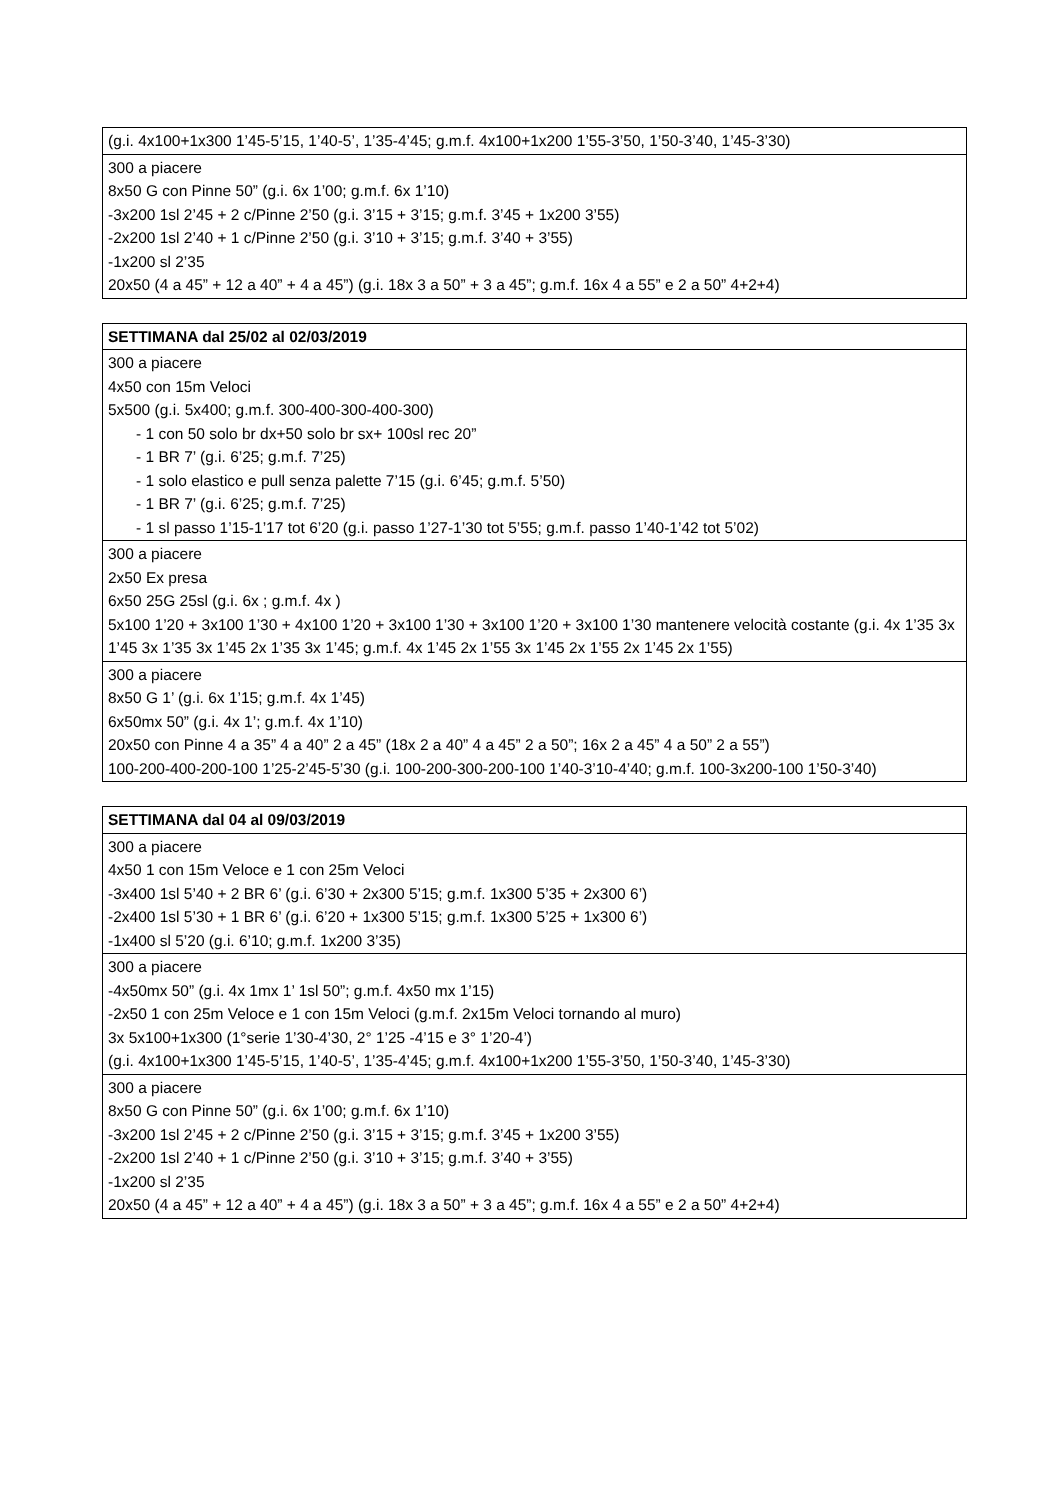| (g.i. 4x100+1x300 1’45-5’15, 1’40-5’, 1’35-4’45; g.m.f. 4x100+1x200 1’55-3’50, 1’50-3’40, 1’45-3’30) |
| 300 a piacere 8x50 G con Pinne 50” (g.i. 6x 1’00; g.m.f. 6x 1’10) -3x200 1sl 2’45 + 2 c/Pinne 2’50 (g.i. 3’15 + 3’15; g.m.f. 3’45 + 1x200 3’55) -2x200 1sl 2’40 + 1 c/Pinne 2’50 (g.i. 3’10 + 3’15; g.m.f. 3’40 + 3’55) -1x200 sl 2’35 20x50 (4 a 45” + 12 a 40” + 4 a 45”) (g.i. 18x 3 a 50” + 3 a 45”; g.m.f. 16x 4 a 55” e 2 a 50” 4+2+4) |
| SETTIMANA dal 25/02 al 02/03/2019 |
| --- |
| 300 a piacere 4x50 con 15m Veloci 5x500 (g.i. 5x400; g.m.f. 300-400-300-400-300) - 1 con 50 solo br dx+50 solo br sx+ 100sl rec 20” - 1 BR 7’ (g.i. 6’25; g.m.f. 7’25) - 1 solo elastico e pull senza palette 7’15 (g.i. 6’45; g.m.f. 5’50) - 1 BR 7’ (g.i. 6’25; g.m.f. 7’25) - 1 sl passo 1’15-1’17 tot 6’20 (g.i. passo 1’27-1’30 tot 5’55; g.m.f. passo 1’40-1’42 tot 5’02) |
| 300 a piacere 2x50 Ex presa 6x50 25G 25sl (g.i. 6x ; g.m.f. 4x ) 5x100 1’20 + 3x100 1’30 + 4x100 1’20 + 3x100 1’30 + 3x100 1’20 + 3x100 1’30 mantenere velocità costante (g.i. 4x 1’35 3x 1’45 3x 1’35 3x 1’45 2x 1’35 3x 1’45; g.m.f. 4x 1’45 2x 1’55 3x 1’45 2x 1’55 2x 1’45 2x 1’55) |
| 300 a piacere 8x50 G 1’ (g.i. 6x 1’15; g.m.f. 4x 1’45) 6x50mx 50” (g.i. 4x 1’; g.m.f. 4x 1’10) 20x50 con Pinne 4 a 35” 4 a 40” 2 a 45” (18x 2 a 40” 4 a 45” 2 a 50”; 16x 2 a 45” 4 a 50” 2 a 55”) 100-200-400-200-100 1’25-2’45-5’30 (g.i. 100-200-300-200-100 1’40-3’10-4’40; g.m.f. 100-3x200-100 1’50-3’40) |
| SETTIMANA dal 04 al 09/03/2019 |
| --- |
| 300 a piacere 4x50 1 con 15m Veloce e 1 con 25m Veloci -3x400 1sl 5’40 + 2 BR 6’ (g.i. 6’30 + 2x300 5’15; g.m.f. 1x300 5’35 + 2x300 6’) -2x400 1sl 5’30 + 1 BR 6’ (g.i. 6’20 + 1x300 5’15; g.m.f. 1x300 5’25 + 1x300 6’) -1x400 sl 5’20 (g.i. 6’10; g.m.f. 1x200 3’35) |
| 300 a piacere -4x50mx 50” (g.i. 4x 1mx 1’ 1sl 50”; g.m.f. 4x50 mx 1’15) -2x50 1 con 25m Veloce e 1 con 15m Veloci (g.m.f. 2x15m Veloci tornando al muro) 3x 5x100+1x300 (1°serie 1’30-4’30, 2° 1’25 -4’15 e 3° 1’20-4’) (g.i. 4x100+1x300 1’45-5’15, 1’40-5’, 1’35-4’45; g.m.f. 4x100+1x200 1’55-3’50, 1’50-3’40, 1’45-3’30) |
| 300 a piacere 8x50 G con Pinne 50” (g.i. 6x 1’00; g.m.f. 6x 1’10) -3x200 1sl 2’45 + 2 c/Pinne 2’50 (g.i. 3’15 + 3’15; g.m.f. 3’45 + 1x200 3’55) -2x200 1sl 2’40 + 1 c/Pinne 2’50 (g.i. 3’10 + 3’15; g.m.f. 3’40 + 3’55) -1x200 sl 2’35 20x50 (4 a 45” + 12 a 40” + 4 a 45”) (g.i. 18x 3 a 50” + 3 a 45”; g.m.f. 16x 4 a 55” e 2 a 50” 4+2+4) |